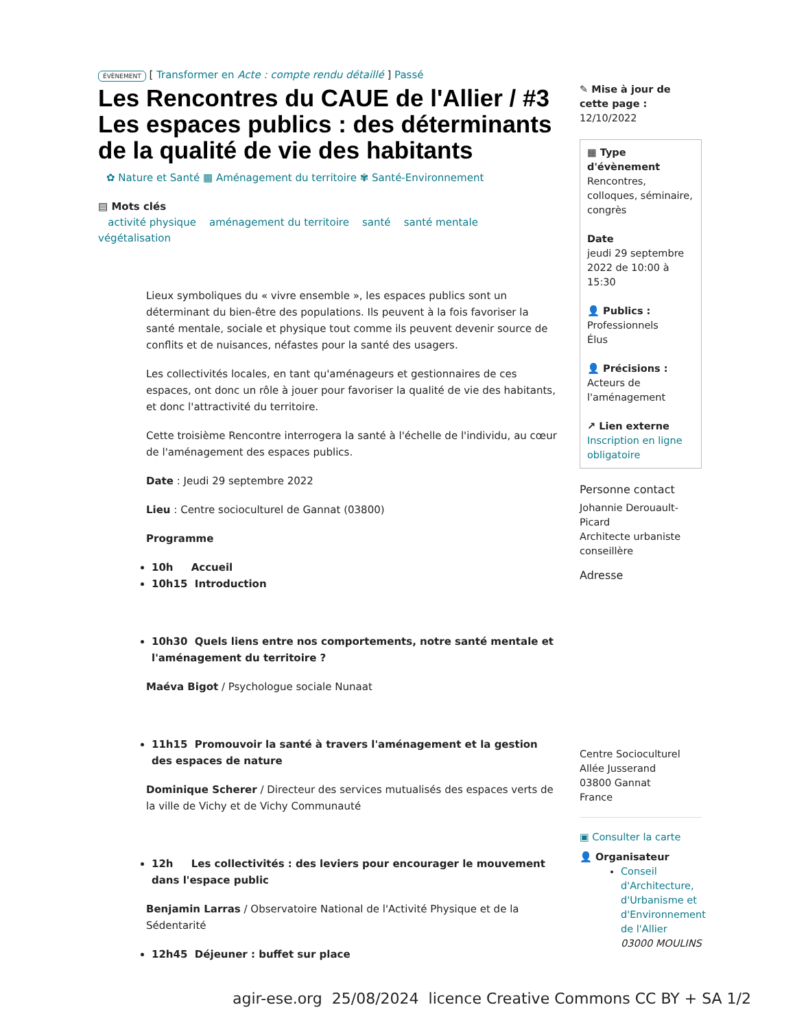ÉVÈNEMENT [ Transformer en Acte : compte rendu détaillé ] Passé
Les Rencontres du CAUE de l'Allier / #3 Les espaces publics : des déterminants de la qualité de vie des habitants
✿ Nature et Santé ▦ Aménagement du territoire ✾ Santé-Environnement
▤ Mots clés
activité physique aménagement du territoire santé santé mentale
végétalisation
Lieux symboliques du « vivre ensemble », les espaces publics sont un déterminant du bien-être des populations. Ils peuvent à la fois favoriser la santé mentale, sociale et physique tout comme ils peuvent devenir source de conflits et de nuisances, néfastes pour la santé des usagers.
Les collectivités locales, en tant qu'aménageurs et gestionnaires de ces espaces, ont donc un rôle à jouer pour favoriser la qualité de vie des habitants, et donc l'attractivité du territoire.
Cette troisième Rencontre interrogera la santé à l'échelle de l'individu, au cœur de l'aménagement des espaces publics.
Date : Jeudi 29 septembre 2022
Lieu : Centre socioculturel de Gannat (03800)
Programme
10h Accueil
10h15 Introduction
10h30 Quels liens entre nos comportements, notre santé mentale et l'aménagement du territoire ?
Maéva Bigot / Psychologue sociale Nunaat
11h15 Promouvoir la santé à travers l'aménagement et la gestion des espaces de nature
Dominique Scherer / Directeur des services mutualisés des espaces verts de la ville de Vichy et de Vichy Communauté
12h Les collectivités : des leviers pour encourager le mouvement dans l'espace public
Benjamin Larras / Observatoire National de l'Activité Physique et de la Sédentarité
12h45 Déjeuner : buffet sur place
✎ Mise à jour de cette page :
12/10/2022
▦ Type d'évènement
Rencontres, colloques, séminaire, congrès
Date
jeudi 29 septembre 2022 de 10:00 à 15:30
👤 Publics :
Professionnels
Élus
👤 Précisions :
Acteurs de l'aménagement
↗ Lien externe
Inscription en ligne obligatoire
Personne contact
Johannie Derouault-Picard
Architecte urbaniste conseillère
Adresse
Centre Socioculturel
Allée Jusserand
03800 Gannat
France
▣ Consulter la carte
👤 Organisateur
Conseil d'Architecture, d'Urbanisme et d'Environnement de l'Allier
03000 MOULINS
agir-ese.org 25/08/2024 licence Creative Commons CC BY + SA 1/2